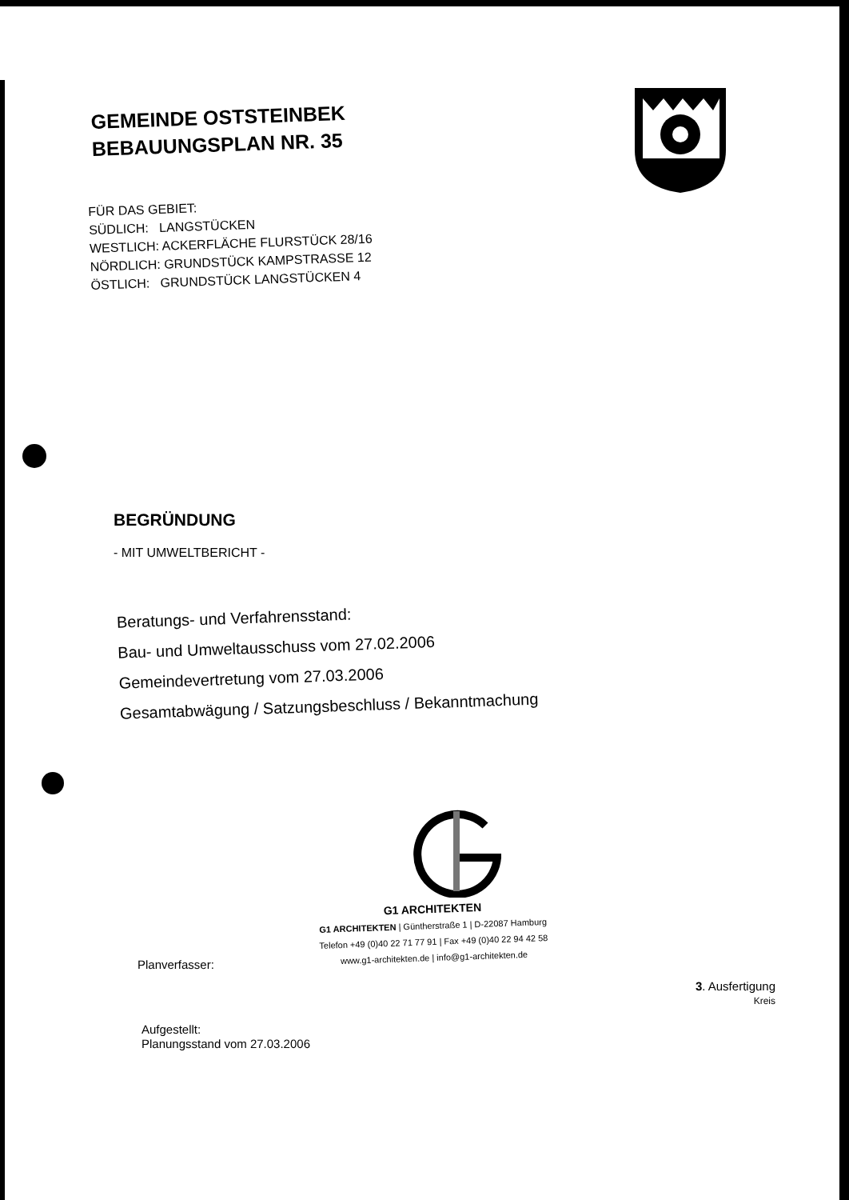GEMEINDE OSTSTEINBEK
BEBAUUNGSPLAN NR. 35
FÜR DAS GEBIET:
SÜDLICH: LANGSTÜCKEN
WESTLICH: ACKERFLÄCHE FLURSTÜCK 28/16
NÖRDLICH: GRUNDSTÜCK KAMPSTRASSE 12
ÖSTLICH: GRUNDSTÜCK LANGSTÜCKEN 4
BEGRÜNDUNG
- MIT UMWELTBERICHT -
Beratungs- und Verfahrensstand:
Bau- und Umweltausschuss vom 27.02.2006
Gemeindevertretung vom 27.03.2006
Gesamtabwägung / Satzungsbeschluss / Bekanntmachung
G1 ARCHITEKTEN
G1 ARCHITEKTEN | Güntherstraße 1 | D-22087 Hamburg
Telefon +49 (0)40 22 71 77 91 | Fax +49 (0)40 22 94 42 58
www.g1-architekten.de | info@g1-architekten.de
Planverfasser:
3. Ausfertigung
Kreis
Aufgestellt:
Planungsstand vom 27.03.2006